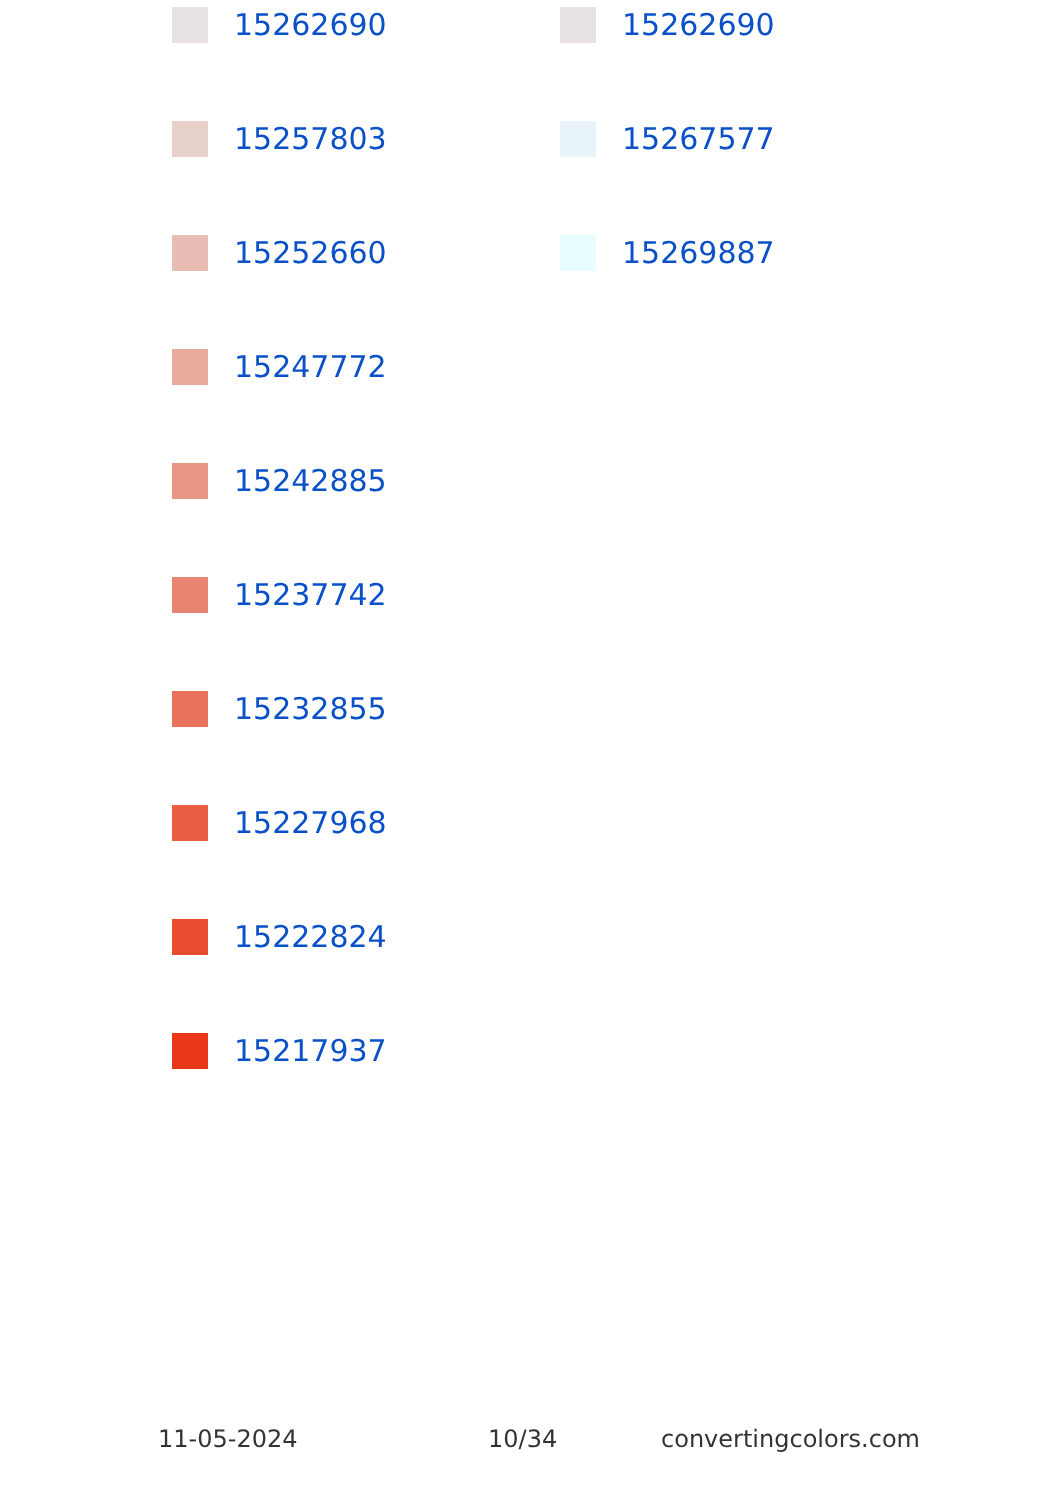15262690
15257803
15252660
15247772
15242885
15237742
15232855
15227968
15222824
15217937
15262690
15267577
15269887
11-05-2024 10/34 convertingcolors.com